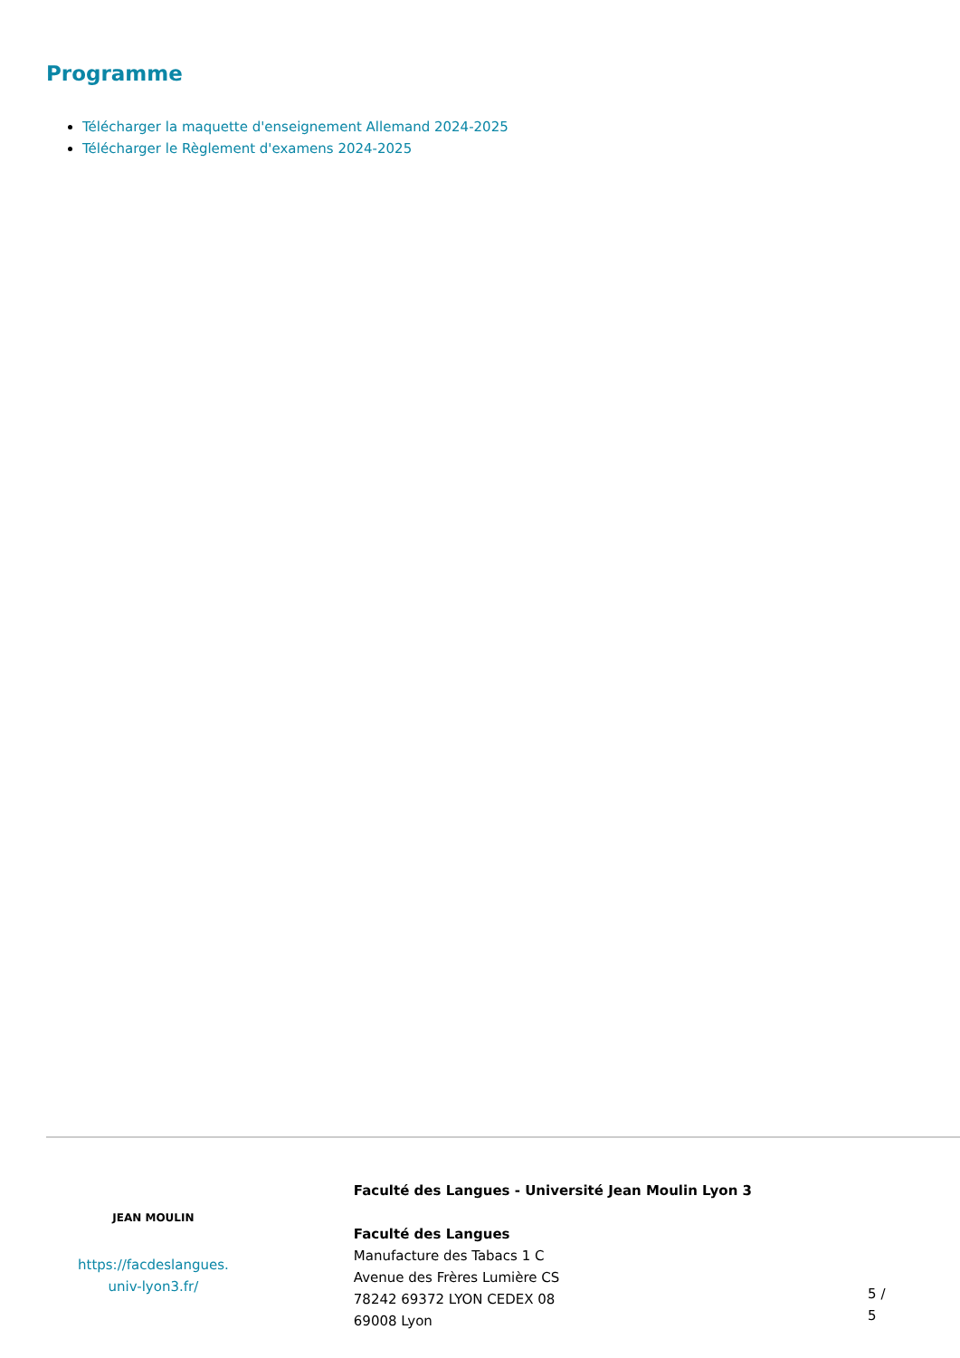Programme
Télécharger la maquette d'enseignement Allemand 2024-2025
Télécharger le Règlement d'examens 2024-2025
JEAN MOULIN
https://facdeslangues.
univ-lyon3.fr/
Faculté des Langues - Université Jean Moulin Lyon 3
Faculté des Langues
Manufacture des Tabacs 1 C
Avenue des Frères Lumière CS
78242 69372 LYON CEDEX 08
69008 Lyon
5 / 5